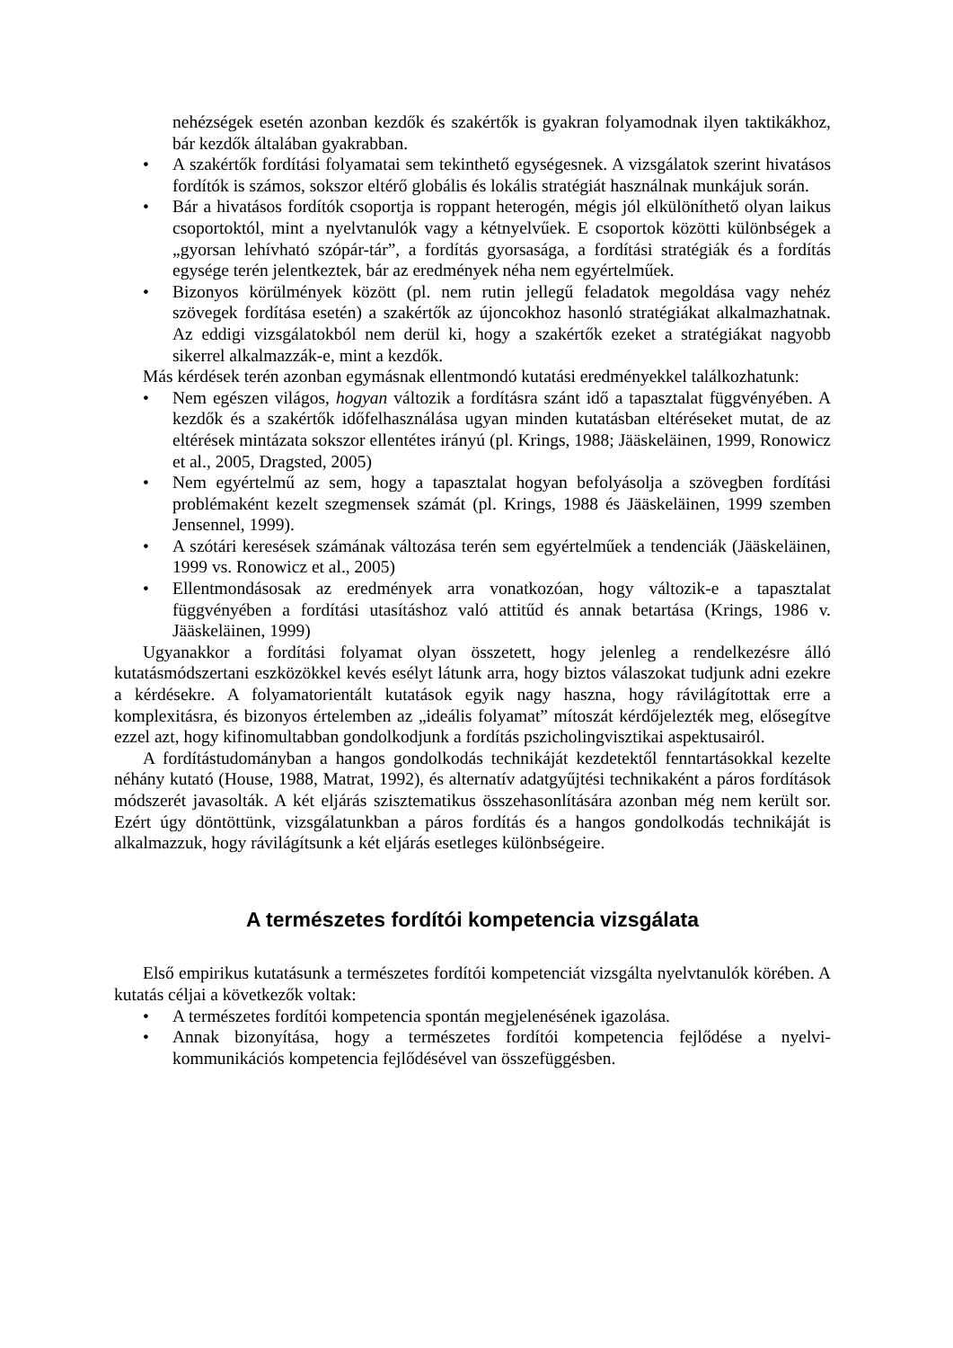nehézségek esetén azonban kezdők és szakértők is gyakran folyamodnak ilyen taktikákhoz, bár kezdők általában gyakrabban.
• A szakértők fordítási folyamatai sem tekinthető egységesnek. A vizsgálatok szerint hivatásos fordítók is számos, sokszor eltérő globális és lokális stratégiát használnak munkájuk során.
• Bár a hivatásos fordítók csoportja is roppant heterogén, mégis jól elkülöníthető olyan laikus csoportoktól, mint a nyelvtanulók vagy a kétnyelvűek. E csoportok közötti különbségek a „gyorsan lehívható szópár-tár”, a fordítás gyorsasága, a fordítási stratégiák és a fordítás egysége terén jelentkeztek, bár az eredmények néha nem egyértelműek.
• Bizonyos körülmények között (pl. nem rutin jellegű feladatok megoldása vagy nehéz szövegek fordítása esetén) a szakértők az újoncokhoz hasonló stratégiákat alkalmazhatnak. Az eddigi vizsgálatokból nem derül ki, hogy a szakértők ezeket a stratégiákat nagyobb sikerrel alkalmazzák-e, mint a kezdők.
Más kérdések terén azonban egymásnak ellentmondó kutatási eredményekkel találkozhatunk:
• Nem egészen világos, hogyan változik a fordításra szánt idő a tapasztalat függvényében. A kezdők és a szakértők időfelhasználása ugyan minden kutatásban eltéréseket mutat, de az eltérések mintázata sokszor ellentétes irányú (pl. Krings, 1988; Jääskeläinen, 1999, Ronowicz et al., 2005, Dragsted, 2005)
• Nem egyértelmű az sem, hogy a tapasztalat hogyan befolyásolja a szövegben fordítási problémaként kezelt szegmensek számát (pl. Krings, 1988 és Jääskeläinen, 1999 szemben Jensennel, 1999).
• A szótári keresések számának változása terén sem egyértelműek a tendenciák (Jääskeläinen, 1999 vs. Ronowicz et al., 2005)
• Ellentmondásosak az eredmények arra vonatkozóan, hogy változik-e a tapasztalat függvényében a fordítási utasításhoz való attitűd és annak betartása (Krings, 1986 v. Jääskeläinen, 1999)
Ugyanakkor a fordítási folyamat olyan összetett, hogy jelenleg a rendelkezésre álló kutatásmódszertani eszközökkel kevés esélyt látunk arra, hogy biztos válaszokat tudjunk adni ezekre a kérdésekre. A folyamatorientált kutatások egyik nagy haszna, hogy rávilágítottak erre a komplexitásra, és bizonyos értelemben az „ideális folyamat” mítoszát kérdőjelezték meg, elősegítve ezzel azt, hogy kifinomultabban gondolkodjunk a fordítás pszicholingvisztikai aspektusairól.
A fordítástudományban a hangos gondolkodás technikáját kezdetektől fenntartásokkal kezelte néhány kutató (House, 1988, Matrat, 1992), és alternatív adatgyűjtési technikaként a páros fordítások módszerét javasolták. A két eljárás szisztematikus összehasonlítására azonban még nem került sor. Ezért úgy döntöttünk, vizsgálatunkban a páros fordítás és a hangos gondolkodás technikáját is alkalmazzuk, hogy rávilágítsunk a két eljárás esetleges különbségeire.
A természetes fordítói kompetencia vizsgálata
Első empirikus kutatásunk a természetes fordítói kompetenciát vizsgálta nyelvtanulók körében. A kutatás céljai a következők voltak:
• A természetes fordítói kompetencia spontán megjelenésének igazolása.
• Annak bizonyítása, hogy a természetes fordítói kompetencia fejlődése a nyelvi-kommunikációs kompetencia fejlődésével van összefüggésben.